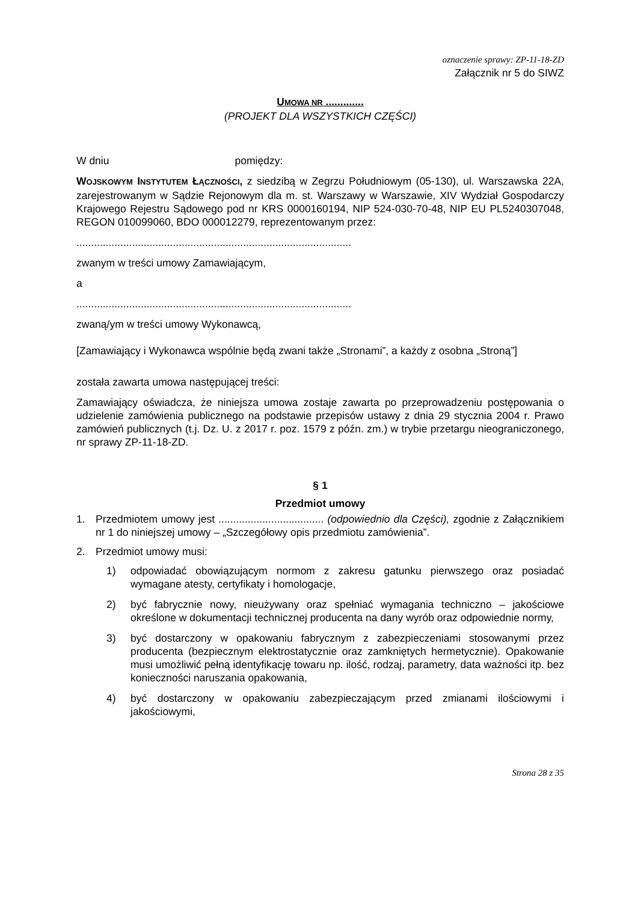oznaczenie sprawy: ZP-11-18-ZD
Załącznik nr 5 do SIWZ
UMOWA NR .............
(PROJEKT DLA WSZYSTKICH CZĘŚCI)
W dniu pomiędzy:
WOJSKOWYM INSTYTUTEM ŁĄCZNOŚCI, z siedzibą w Zegrzu Południowym (05-130), ul. Warszawska 22A, zarejestrowanym w Sądzie Rejonowym dla m. st. Warszawy w Warszawie, XIV Wydział Gospodarczy Krajowego Rejestru Sądowego pod nr KRS 0000160194, NIP 524-030-70-48, NIP EU PL5240307048, REGON 010099060, BDO 000012279, reprezentowanym przez:
..............................................................................................
zwanym w treści umowy Zamawiającym,
a
..............................................................................................
zwaną/ym w treści umowy Wykonawcą,
[Zamawiający i Wykonawca wspólnie będą zwani także „Stronami”, a każdy z osobna „Stroną”]
została zawarta umowa następującej treści:
Zamawiający oświadcza, że niniejsza umowa zostaje zawarta po przeprowadzeniu postępowania o udzielenie zamówienia publicznego na podstawie przepisów ustawy z dnia 29 stycznia 2004 r. Prawo zamówień publicznych (t.j. Dz. U. z 2017 r. poz. 1579 z późn. zm.) w trybie przetargu nieograniczonego, nr sprawy ZP-11-18-ZD.
§ 1
Przedmiot umowy
1. Przedmiotem umowy jest .................................... (odpowiednio dla Części), zgodnie z Załącznikiem nr 1 do niniejszej umowy – „Szczegółowy opis przedmiotu zamówienia”.
2. Przedmiot umowy musi:
1) odpowiadać obowiązującym normom z zakresu gatunku pierwszego oraz posiadać wymagane atesty, certyfikaty i homologacje,
2) być fabrycznie nowy, nieużywany oraz spełniać wymagania techniczno – jakościowe określone w dokumentacji technicznej producenta na dany wyrób oraz odpowiednie normy,
3) być dostarczony w opakowaniu fabrycznym z zabezpieczeniami stosowanymi przez producenta (bezpiecznym elektrostatycznie oraz zamkniętych hermetycznie). Opakowanie musi umożliwić pełną identyfikację towaru np. ilość, rodzaj, parametry, data ważności itp. bez konieczności naruszania opakowania,
4) być dostarczony w opakowaniu zabezpieczającym przed zmianami ilościowymi i jakościowymi,
Strona 28 z 35